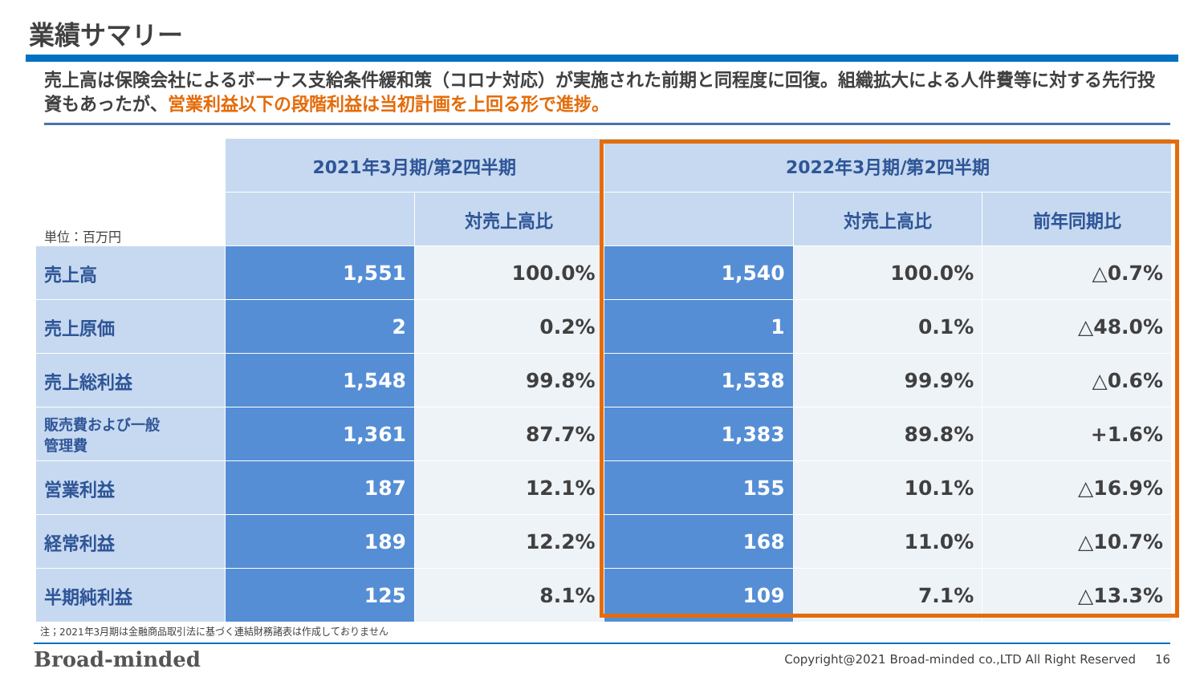業績サマリー
売上高は保険会社によるボーナス支給条件緩和策（コロナ対応）が実施された前期と同程度に回復。組織拡大による人件費等に対する先行投資もあったが、営業利益以下の段階利益は当初計画を上回る形で進捗。
| 単位：百万円 | 2021年3月期/第2四半期 | | 2022年3月期/第2四半期 | | |
| | | 対売上高比 | | 対売上高比 | 前年同期比 |
| 売上高 | 1,551 | 100.0% | 1,540 | 100.0% | △0.7% |
| 売上原価 | 2 | 0.2% | 1 | 0.1% | △48.0% |
| 売上総利益 | 1,548 | 99.8% | 1,538 | 99.9% | △0.6% |
| 販売費および一般 管理費 | 1,361 | 87.7% | 1,383 | 89.8% | +1.6% |
| 営業利益 | 187 | 12.1% | 155 | 10.1% | △16.9% |
| 経常利益 | 189 | 12.2% | 168 | 11.0% | △10.7% |
| 半期純利益 | 125 | 8.1% | 109 | 7.1% | △13.3% |
注；2021年3月期は金融商品取引法に基づく連結財務諸表は作成しておりません
Broad-minded
Copyright@2021 Broad-minded co.,LTD All Right Reserved 16